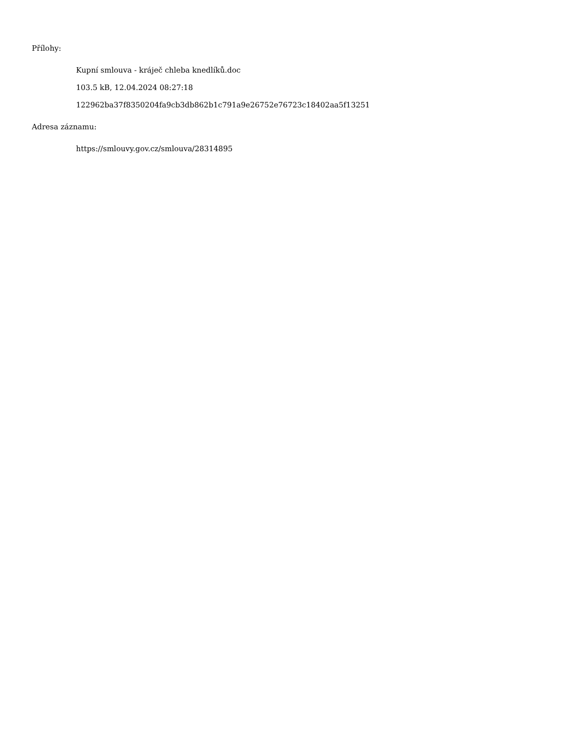Přílohy:
Kupní smlouva - kráječ chleba knedlíků.doc
103.5 kB, 12.04.2024 08:27:18
122962ba37f8350204fa9cb3db862b1c791a9e26752e76723c18402aa5f13251
Adresa záznamu:
https://smlouvy.gov.cz/smlouva/28314895